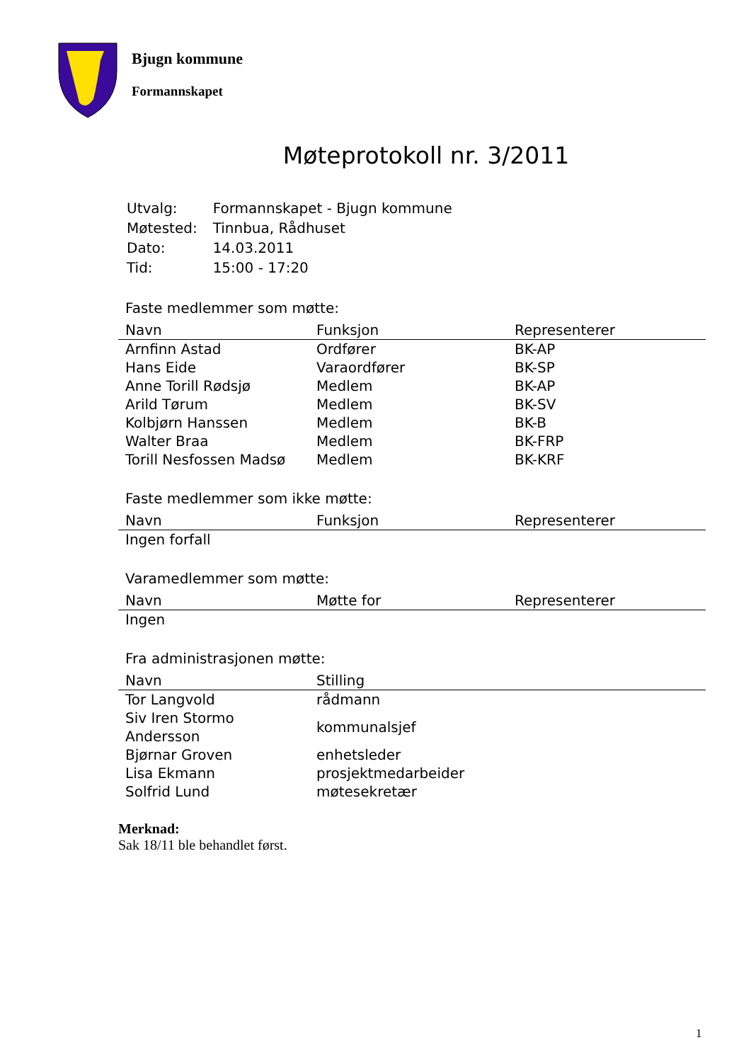Bjugn kommune
Formannskapet
Møteprotokoll nr. 3/2011
| Utvalg: | Formannskapet - Bjugn kommune |
| Møtested: | Tinnbua, Rådhuset |
| Dato: | 14.03.2011 |
| Tid: | 15:00 - 17:20 |
Faste medlemmer som møtte:
| Navn | Funksjon | Representerer |
| --- | --- | --- |
| Arnfinn Astad | Ordfører | BK-AP |
| Hans Eide | Varaordfører | BK-SP |
| Anne Torill Rødsjø | Medlem | BK-AP |
| Arild Tørum | Medlem | BK-SV |
| Kolbjørn Hanssen | Medlem | BK-B |
| Walter Braa | Medlem | BK-FRP |
| Torill Nesfossen Madsø | Medlem | BK-KRF |
Faste medlemmer som ikke møtte:
| Navn | Funksjon | Representerer |
| --- | --- | --- |
| Ingen forfall | | |
Varamedlemmer som møtte:
| Navn | Møtte for | Representerer |
| --- | --- | --- |
| Ingen | | |
Fra administrasjonen møtte:
| Navn | Stilling |
| --- | --- |
| Tor Langvold | rådmann |
| Siv Iren Stormo Andersson | kommunalsjef |
| Bjørnar Groven | enhetsleder |
| Lisa Ekmann | prosjektmedarbeider |
| Solfrid Lund | møtesekretær |
Merknad:
Sak 18/11 ble behandlet først.
1